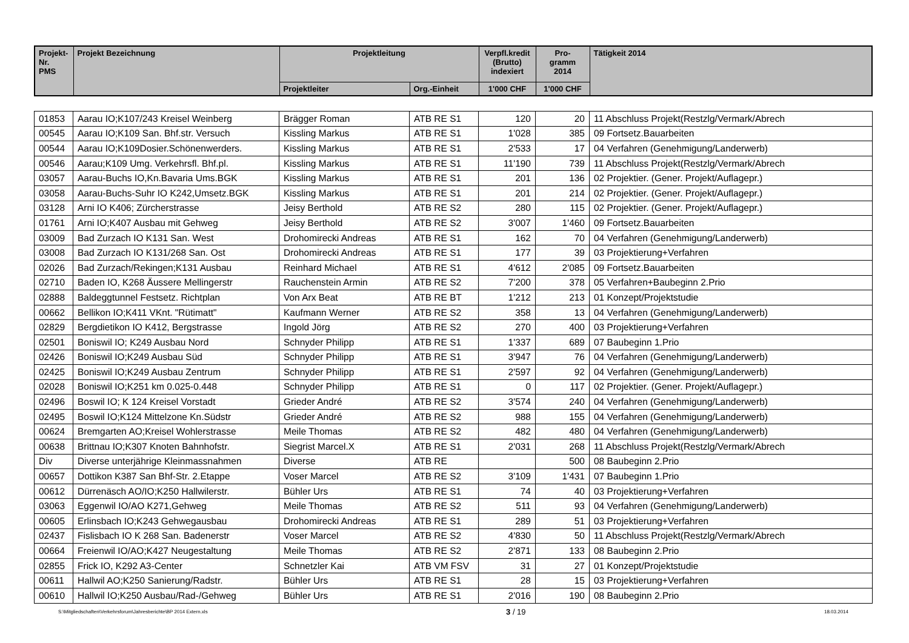| Projekt- Nr. PMS | Projekt Bezeichnung | Projektleitung | | Verpfl.kredit (Brutto) indexiert | Pro- gramm 2014 | Tätigkeit 2014 |
| --- | --- | --- | --- | --- | --- | --- |
| | | Projektleiter | Org.-Einheit | 1'000 CHF | 1'000 CHF | |
| 01853 | Aarau IO;K107/243 Kreisel Weinberg | Brägger Roman | ATB RE S1 | 120 | 20 | 11 Abschluss Projekt(Restzlg/Vermark/Abrech |
| 00545 | Aarau IO;K109 San. Bhf.str. Versuch | Kissling Markus | ATB RE S1 | 1'028 | 385 | 09 Fortsetz.Bauarbeiten |
| 00544 | Aarau IO;K109Dosier.Schönenwerders. | Kissling Markus | ATB RE S1 | 2'533 | 17 | 04 Verfahren (Genehmigung/Landerwerb) |
| 00546 | Aarau;K109 Umg. Verkehrsfl. Bhf.pl. | Kissling Markus | ATB RE S1 | 11'190 | 739 | 11 Abschluss Projekt(Restzlg/Vermark/Abrech |
| 03057 | Aarau-Buchs IO,Kn.Bavaria Ums.BGK | Kissling Markus | ATB RE S1 | 201 | 136 | 02 Projektier. (Gener. Projekt/Auflagepr.) |
| 03058 | Aarau-Buchs-Suhr IO K242,Umsetz.BGK | Kissling Markus | ATB RE S1 | 201 | 214 | 02 Projektier. (Gener. Projekt/Auflagepr.) |
| 03128 | Arni IO K406; Zürcherstrasse | Jeisy Berthold | ATB RE S2 | 280 | 115 | 02 Projektier. (Gener. Projekt/Auflagepr.) |
| 01761 | Arni IO;K407 Ausbau mit Gehweg | Jeisy Berthold | ATB RE S2 | 3'007 | 1'460 | 09 Fortsetz.Bauarbeiten |
| 03009 | Bad Zurzach IO K131 San. West | Drohomirecki Andreas | ATB RE S1 | 162 | 70 | 04 Verfahren (Genehmigung/Landerwerb) |
| 03008 | Bad Zurzach IO K131/268 San. Ost | Drohomirecki Andreas | ATB RE S1 | 177 | 39 | 03 Projektierung+Verfahren |
| 02026 | Bad Zurzach/Rekingen;K131 Ausbau | Reinhard Michael | ATB RE S1 | 4'612 | 2'085 | 09 Fortsetz.Bauarbeiten |
| 02710 | Baden IO, K268 Äussere Mellingerstr | Rauchenstein Armin | ATB RE S2 | 7'200 | 378 | 05 Verfahren+Baubeginn 2.Prio |
| 02888 | Baldeggtunnel Festsetz. Richtplan | Von Arx Beat | ATB RE BT | 1'212 | 213 | 01 Konzept/Projektstudie |
| 00662 | Bellikon IO;K411 VKnt. "Rütimatt" | Kaufmann Werner | ATB RE S2 | 358 | 13 | 04 Verfahren (Genehmigung/Landerwerb) |
| 02829 | Bergdietikon IO K412, Bergstrasse | Ingold Jörg | ATB RE S2 | 270 | 400 | 03 Projektierung+Verfahren |
| 02501 | Boniswil IO; K249 Ausbau Nord | Schnyder Philipp | ATB RE S1 | 1'337 | 689 | 07 Baubeginn 1.Prio |
| 02426 | Boniswil IO;K249 Ausbau Süd | Schnyder Philipp | ATB RE S1 | 3'947 | 76 | 04 Verfahren (Genehmigung/Landerwerb) |
| 02425 | Boniswil IO;K249 Ausbau Zentrum | Schnyder Philipp | ATB RE S1 | 2'597 | 92 | 04 Verfahren (Genehmigung/Landerwerb) |
| 02028 | Boniswil IO;K251 km 0.025-0.448 | Schnyder Philipp | ATB RE S1 | 0 | 117 | 02 Projektier. (Gener. Projekt/Auflagepr.) |
| 02496 | Boswil IO; K 124 Kreisel Vorstadt | Grieder André | ATB RE S2 | 3'574 | 240 | 04 Verfahren (Genehmigung/Landerwerb) |
| 02495 | Boswil IO;K124 Mittelzone Kn.Südstr | Grieder André | ATB RE S2 | 988 | 155 | 04 Verfahren (Genehmigung/Landerwerb) |
| 00624 | Bremgarten AO;Kreisel Wohlerstrasse | Meile Thomas | ATB RE S2 | 482 | 480 | 04 Verfahren (Genehmigung/Landerwerb) |
| 00638 | Brittnau IO;K307 Knoten Bahnhofstr. | Siegrist Marcel.X | ATB RE S1 | 2'031 | 268 | 11 Abschluss Projekt(Restzlg/Vermark/Abrech |
| Div | Diverse unterjährige Kleinmassnahmen | Diverse | ATB RE | | 500 | 08 Baubeginn 2.Prio |
| 00657 | Dottikon K387 San Bhf-Str. 2.Etappe | Voser Marcel | ATB RE S2 | 3'109 | 1'431 | 07 Baubeginn 1.Prio |
| 00612 | Dürrenäsch AO/IO;K250 Hallwilerstr. | Bühler Urs | ATB RE S1 | 74 | 40 | 03 Projektierung+Verfahren |
| 03063 | Eggenwil IO/AO K271,Gehweg | Meile Thomas | ATB RE S2 | 511 | 93 | 04 Verfahren (Genehmigung/Landerwerb) |
| 00605 | Erlinsbach IO;K243 Gehwegausbau | Drohomirecki Andreas | ATB RE S1 | 289 | 51 | 03 Projektierung+Verfahren |
| 02437 | Fislisbach IO K 268 San. Badenerstr | Voser Marcel | ATB RE S2 | 4'830 | 50 | 11 Abschluss Projekt(Restzlg/Vermark/Abrech |
| 00664 | Freienwil IO/AO;K427 Neugestaltung | Meile Thomas | ATB RE S2 | 2'871 | 133 | 08 Baubeginn 2.Prio |
| 02855 | Frick IO, K292 A3-Center | Schnetzler Kai | ATB VM FSV | 31 | 27 | 01 Konzept/Projektstudie |
| 00611 | Hallwil AO;K250 Sanierung/Radstr. | Bühler Urs | ATB RE S1 | 28 | 15 | 03 Projektierung+Verfahren |
| 00610 | Hallwil IO;K250 Ausbau/Rad-/Gehweg | Bühler Urs | ATB RE S1 | 2'016 | 190 | 08 Baubeginn 2.Prio |
S:\Mitgliedschaften\Verkehrsforum\Jahresberichte\BP 2014 Extern.xls 3 / 19 18.03.2014